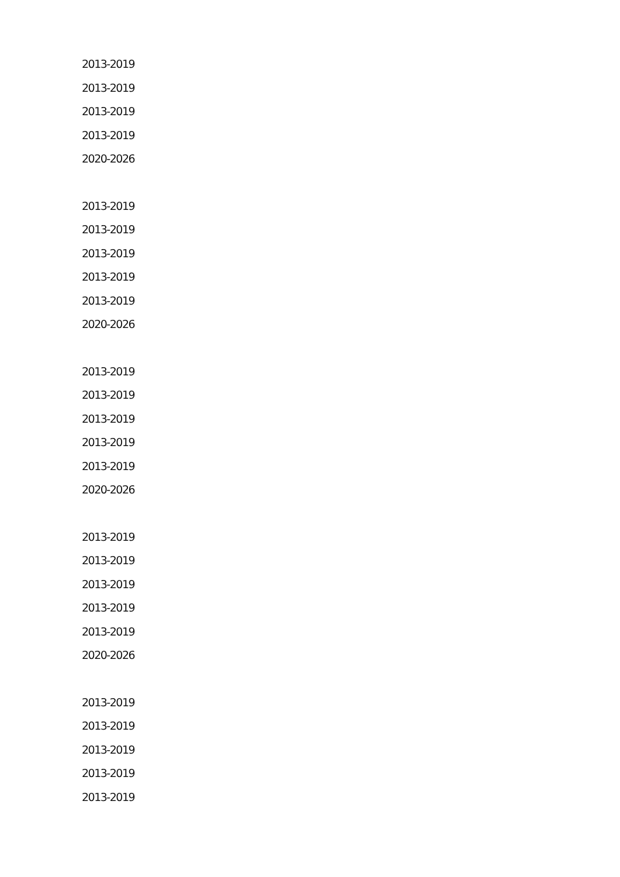2013-2019
2013-2019
2013-2019
2013-2019
2020-2026
2013-2019
2013-2019
2013-2019
2013-2019
2013-2019
2020-2026
2013-2019
2013-2019
2013-2019
2013-2019
2013-2019
2020-2026
2013-2019
2013-2019
2013-2019
2013-2019
2013-2019
2020-2026
2013-2019
2013-2019
2013-2019
2013-2019
2013-2019